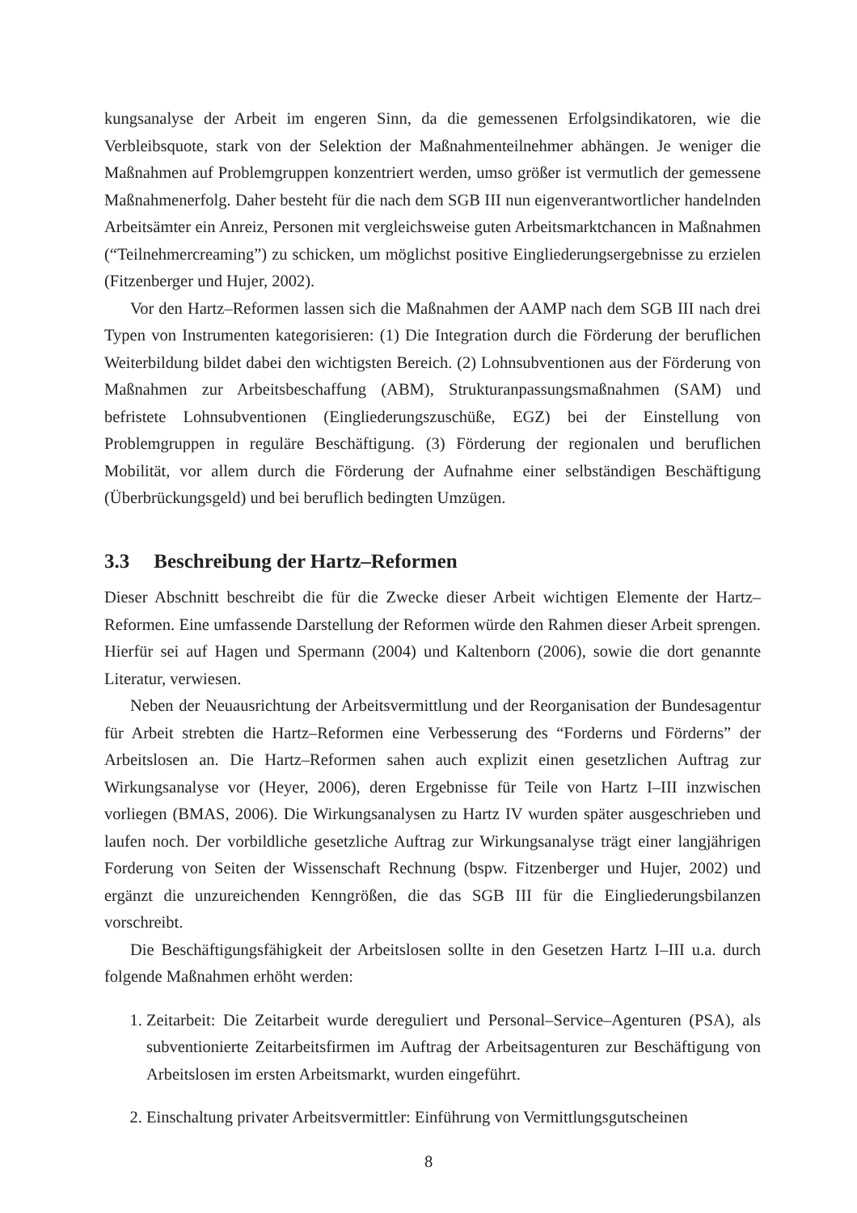kungsanalyse der Arbeit im engeren Sinn, da die gemessenen Erfolgsindikatoren, wie die Verbleibsquote, stark von der Selektion der Maßnahmenteilnehmer abhängen. Je weniger die Maßnahmen auf Problemgruppen konzentriert werden, umso größer ist vermutlich der gemessene Maßnahmenerfolg. Daher besteht für die nach dem SGB III nun eigenverantwortlicher handelnden Arbeitsämter ein Anreiz, Personen mit vergleichsweise guten Arbeitsmarktchancen in Maßnahmen (“Teilnehmercreaming”) zu schicken, um möglichst positive Eingliederungsergebnisse zu erzielen (Fitzenberger und Hujer, 2002).
Vor den Hartz–Reformen lassen sich die Maßnahmen der AAMP nach dem SGB III nach drei Typen von Instrumenten kategorisieren: (1) Die Integration durch die Förderung der beruflichen Weiterbildung bildet dabei den wichtigsten Bereich. (2) Lohnsubventionen aus der Förderung von Maßnahmen zur Arbeitsbeschaffung (ABM), Strukturanpassungsmaßnahmen (SAM) und befristete Lohnsubventionen (Eingliederungszuschüße, EGZ) bei der Einstellung von Problemgruppen in reguläre Beschäftigung. (3) Förderung der regionalen und beruflichen Mobilität, vor allem durch die Förderung der Aufnahme einer selbständigen Beschäftigung (Überbrückungsgeld) und bei beruflich bedingten Umzügen.
3.3 Beschreibung der Hartz–Reformen
Dieser Abschnitt beschreibt die für die Zwecke dieser Arbeit wichtigen Elemente der Hartz–Reformen. Eine umfassende Darstellung der Reformen würde den Rahmen dieser Arbeit sprengen. Hierfür sei auf Hagen und Spermann (2004) und Kaltenborn (2006), sowie die dort genannte Literatur, verwiesen.
Neben der Neuausrichtung der Arbeitsvermittlung und der Reorganisation der Bundesagentur für Arbeit strebten die Hartz–Reformen eine Verbesserung des “Forderns und Förderns” der Arbeitslosen an. Die Hartz–Reformen sahen auch explizit einen gesetzlichen Auftrag zur Wirkungsanalyse vor (Heyer, 2006), deren Ergebnisse für Teile von Hartz I–III inzwischen vorliegen (BMAS, 2006). Die Wirkungsanalysen zu Hartz IV wurden später ausgeschrieben und laufen noch. Der vorbildliche gesetzliche Auftrag zur Wirkungsanalyse trägt einer langjährigen Forderung von Seiten der Wissenschaft Rechnung (bspw. Fitzenberger und Hujer, 2002) und ergänzt die unzureichenden Kenngrößen, die das SGB III für die Eingliederungsbilanzen vorschreibt.
Die Beschäftigungsfähigkeit der Arbeitslosen sollte in den Gesetzen Hartz I–III u.a. durch folgende Maßnahmen erhöht werden:
1. Zeitarbeit: Die Zeitarbeit wurde dereguliert und Personal–Service–Agenturen (PSA), als subventionierte Zeitarbeitsfirmen im Auftrag der Arbeitsagenturen zur Beschäftigung von Arbeitslosen im ersten Arbeitsmarkt, wurden eingeführt.
2. Einschaltung privater Arbeitsvermittler: Einführung von Vermittlungsgutscheinen
8